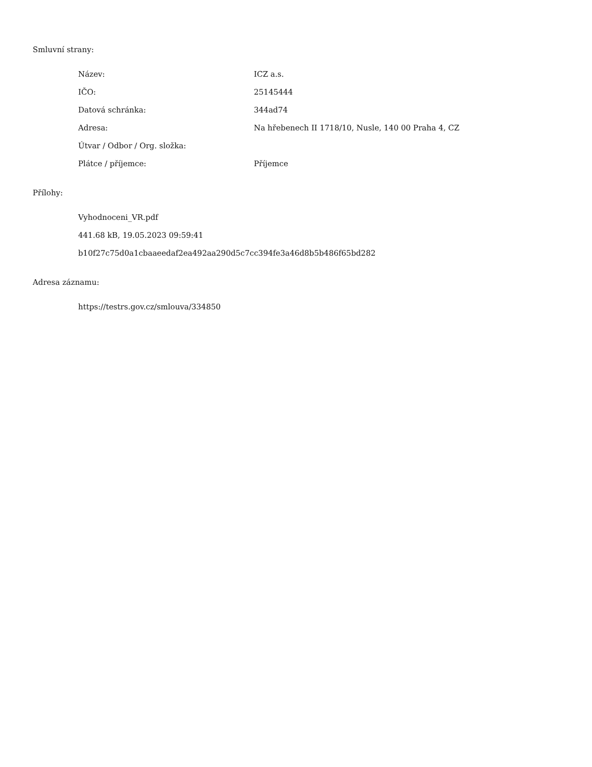Smluvní strany:
| Název: | ICZ a.s. |
| IČO: | 25145444 |
| Datová schránka: | 344ad74 |
| Adresa: | Na hřebenech II 1718/10, Nusle, 140 00 Praha 4, CZ |
| Útvar / Odbor / Org. složka: | |
| Plátce / příjemce: | Příjemce |
Přílohy:
Vyhodnoceni_VR.pdf
441.68 kB, 19.05.2023 09:59:41
b10f27c75d0a1cbaaeedaf2ea492aa290d5c7cc394fe3a46d8b5b486f65bd282
Adresa záznamu:
https://testrs.gov.cz/smlouva/334850